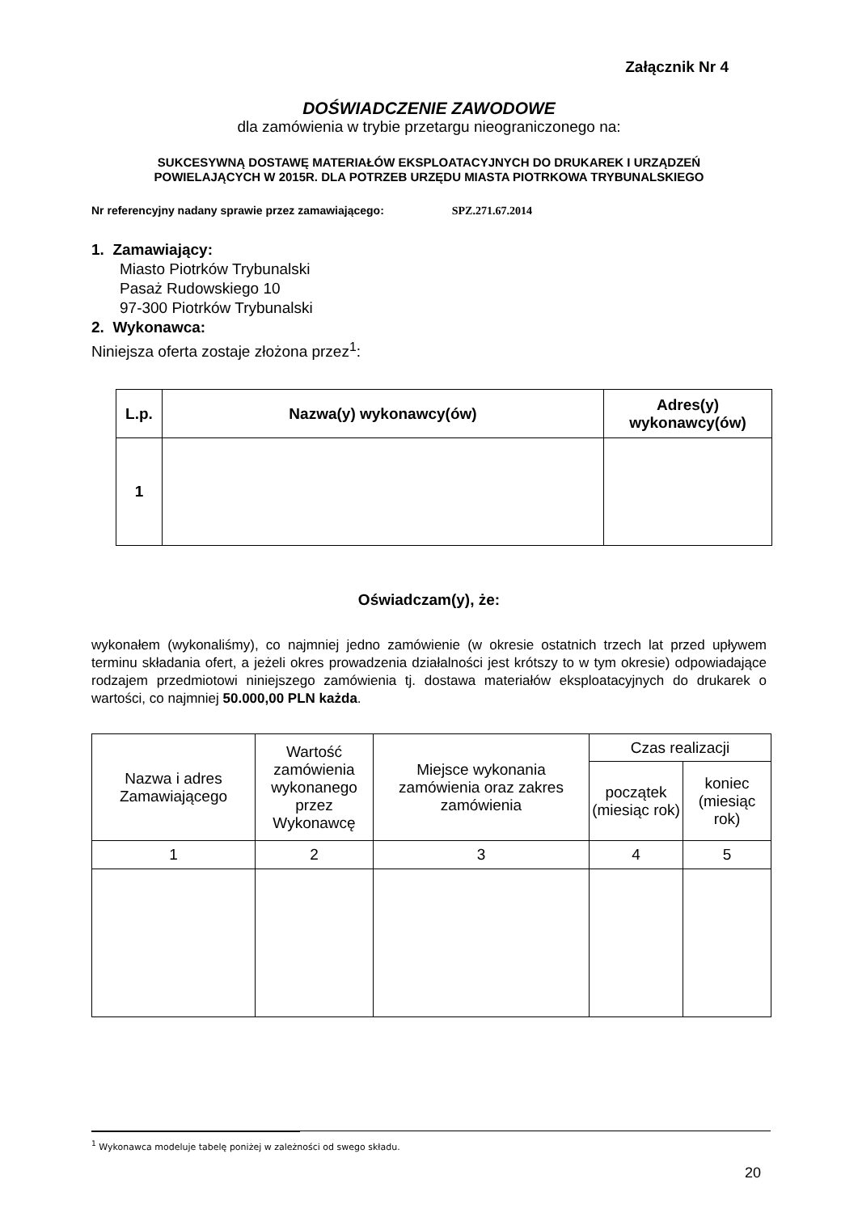Załącznik Nr 4
DOŚWIADCZENIE ZAWODOWE
dla zamówienia w trybie przetargu nieograniczonego na:
SUKCESYWNĄ DOSTAWĘ MATERIAŁÓW EKSPLOATACYJNYCH DO DRUKAREK I URZĄDZEŃ
POWIELAJĄCYCH W 2015R. DLA POTRZEB URZĘDU MIASTA PIOTRKOWA TRYBUNALSKIEGO
Nr referencyjny nadany sprawie przez zamawiającego: SPZ.271.67.2014
1. Zamawiający:
Miasto Piotrków Trybunalski
Pasaż Rudowskiego 10
97-300 Piotrków Trybunalski
2. Wykonawca:
Niniejsza oferta zostaje złożona przez<sup>1</sup>:
| L.p. | Nazwa(y) wykonawcy(ów) | Adres(y) wykonawcy(ów) |
| --- | --- | --- |
| 1 | | |
Oświadczam(y), że:
wykonałem (wykonaliśmy), co najmniej jedno zamówienie (w okresie ostatnich trzech lat przed upływem terminu składania ofert, a jeżeli okres prowadzenia działalności jest krótszy to w tym okresie) odpowiadające rodzajem przedmiotowi niniejszego zamówienia tj. dostawa materiałów eksploatacyjnych do drukarek o wartości, co najmniej 50.000,00 PLN każda.
| Nazwa i adres Zamawiającego | Wartość zamówienia wykonanego przez Wykonawcę | Miejsce wykonania zamówienia oraz zakres zamówienia | Czas realizacji | |
| --- | --- | --- | --- | --- |
| | | | początek (miesiąc rok) | koniec (miesiąc rok) |
| 1 | 2 | 3 | 4 | 5 |
<sup>1</sup> Wykonawca modeluje tabelę poniżej w zależności od swego składu.
20